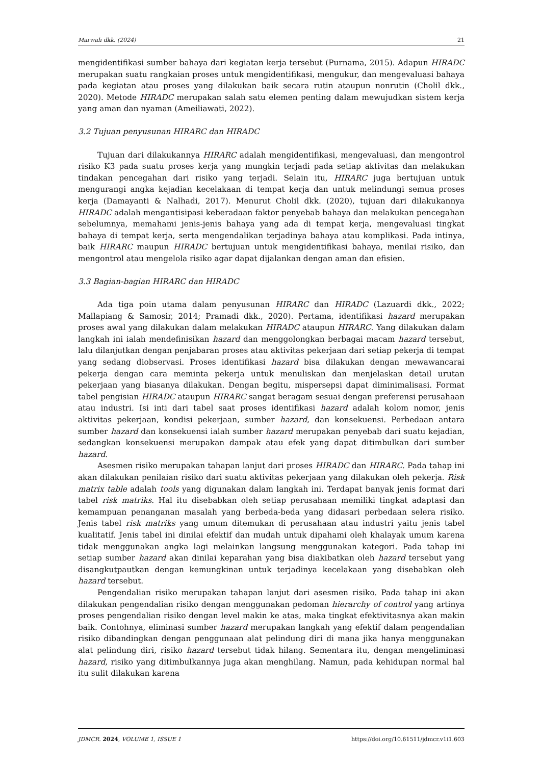Marwah dkk. (2024) 21
mengidentifikasi sumber bahaya dari kegiatan kerja tersebut (Purnama, 2015). Adapun HIRADC merupakan suatu rangkaian proses untuk mengidentifikasi, mengukur, dan mengevaluasi bahaya pada kegiatan atau proses yang dilakukan baik secara rutin ataupun nonrutin (Cholil dkk., 2020). Metode HIRADC merupakan salah satu elemen penting dalam mewujudkan sistem kerja yang aman dan nyaman (Ameiliawati, 2022).
3.2 Tujuan penyusunan HIRARC dan HIRADC
Tujuan dari dilakukannya HIRARC adalah mengidentifikasi, mengevaluasi, dan mengontrol risiko K3 pada suatu proses kerja yang mungkin terjadi pada setiap aktivitas dan melakukan tindakan pencegahan dari risiko yang terjadi. Selain itu, HIRARC juga bertujuan untuk mengurangi angka kejadian kecelakaan di tempat kerja dan untuk melindungi semua proses kerja (Damayanti & Nalhadi, 2017). Menurut Cholil dkk. (2020), tujuan dari dilakukannya HIRADC adalah mengantisipasi keberadaan faktor penyebab bahaya dan melakukan pencegahan sebelumnya, memahami jenis-jenis bahaya yang ada di tempat kerja, mengevaluasi tingkat bahaya di tempat kerja, serta mengendalikan terjadinya bahaya atau komplikasi. Pada intinya, baik HIRARC maupun HIRADC bertujuan untuk mengidentifikasi bahaya, menilai risiko, dan mengontrol atau mengelola risiko agar dapat dijalankan dengan aman dan efisien.
3.3 Bagian-bagian HIRARC dan HIRADC
Ada tiga poin utama dalam penyusunan HIRARC dan HIRADC (Lazuardi dkk., 2022; Mallapiang & Samosir, 2014; Pramadi dkk., 2020). Pertama, identifikasi hazard merupakan proses awal yang dilakukan dalam melakukan HIRADC ataupun HIRARC. Yang dilakukan dalam langkah ini ialah mendefinisikan hazard dan menggolongkan berbagai macam hazard tersebut, lalu dilanjutkan dengan penjabaran proses atau aktivitas pekerjaan dari setiap pekerja di tempat yang sedang diobservasi. Proses identifikasi hazard bisa dilakukan dengan mewawancarai pekerja dengan cara meminta pekerja untuk menuliskan dan menjelaskan detail urutan pekerjaan yang biasanya dilakukan. Dengan begitu, mispersepsi dapat diminimalisasi. Format tabel pengisian HIRADC ataupun HIRARC sangat beragam sesuai dengan preferensi perusahaan atau industri. Isi inti dari tabel saat proses identifikasi hazard adalah kolom nomor, jenis aktivitas pekerjaan, kondisi pekerjaan, sumber hazard, dan konsekuensi. Perbedaan antara sumber hazard dan konsekuensi ialah sumber hazard merupakan penyebab dari suatu kejadian, sedangkan konsekuensi merupakan dampak atau efek yang dapat ditimbulkan dari sumber hazard.
Asesmen risiko merupakan tahapan lanjut dari proses HIRADC dan HIRARC. Pada tahap ini akan dilakukan penilaian risiko dari suatu aktivitas pekerjaan yang dilakukan oleh pekerja. Risk matrix table adalah tools yang digunakan dalam langkah ini. Terdapat banyak jenis format dari tabel risk matriks. Hal itu disebabkan oleh setiap perusahaan memiliki tingkat adaptasi dan kemampuan penanganan masalah yang berbeda-beda yang didasari perbedaan selera risiko. Jenis tabel risk matriks yang umum ditemukan di perusahaan atau industri yaitu jenis tabel kualitatif. Jenis tabel ini dinilai efektif dan mudah untuk dipahami oleh khalayak umum karena tidak menggunakan angka lagi melainkan langsung menggunakan kategori. Pada tahap ini setiap sumber hazard akan dinilai keparahan yang bisa diakibatkan oleh hazard tersebut yang disangkutpautkan dengan kemungkinan untuk terjadinya kecelakaan yang disebabkan oleh hazard tersebut.
Pengendalian risiko merupakan tahapan lanjut dari asesmen risiko. Pada tahap ini akan dilakukan pengendalian risiko dengan menggunakan pedoman hierarchy of control yang artinya proses pengendalian risiko dengan level makin ke atas, maka tingkat efektivitasnya akan makin baik. Contohnya, eliminasi sumber hazard merupakan langkah yang efektif dalam pengendalian risiko dibandingkan dengan penggunaan alat pelindung diri di mana jika hanya menggunakan alat pelindung diri, risiko hazard tersebut tidak hilang. Sementara itu, dengan mengeliminasi hazard, risiko yang ditimbulkannya juga akan menghilang. Namun, pada kehidupan normal hal itu sulit dilakukan karena
JDMCR. 2024, VOLUME 1, ISSUE 1 https://doi.org/10.61511/jdmcr.v1i1.603